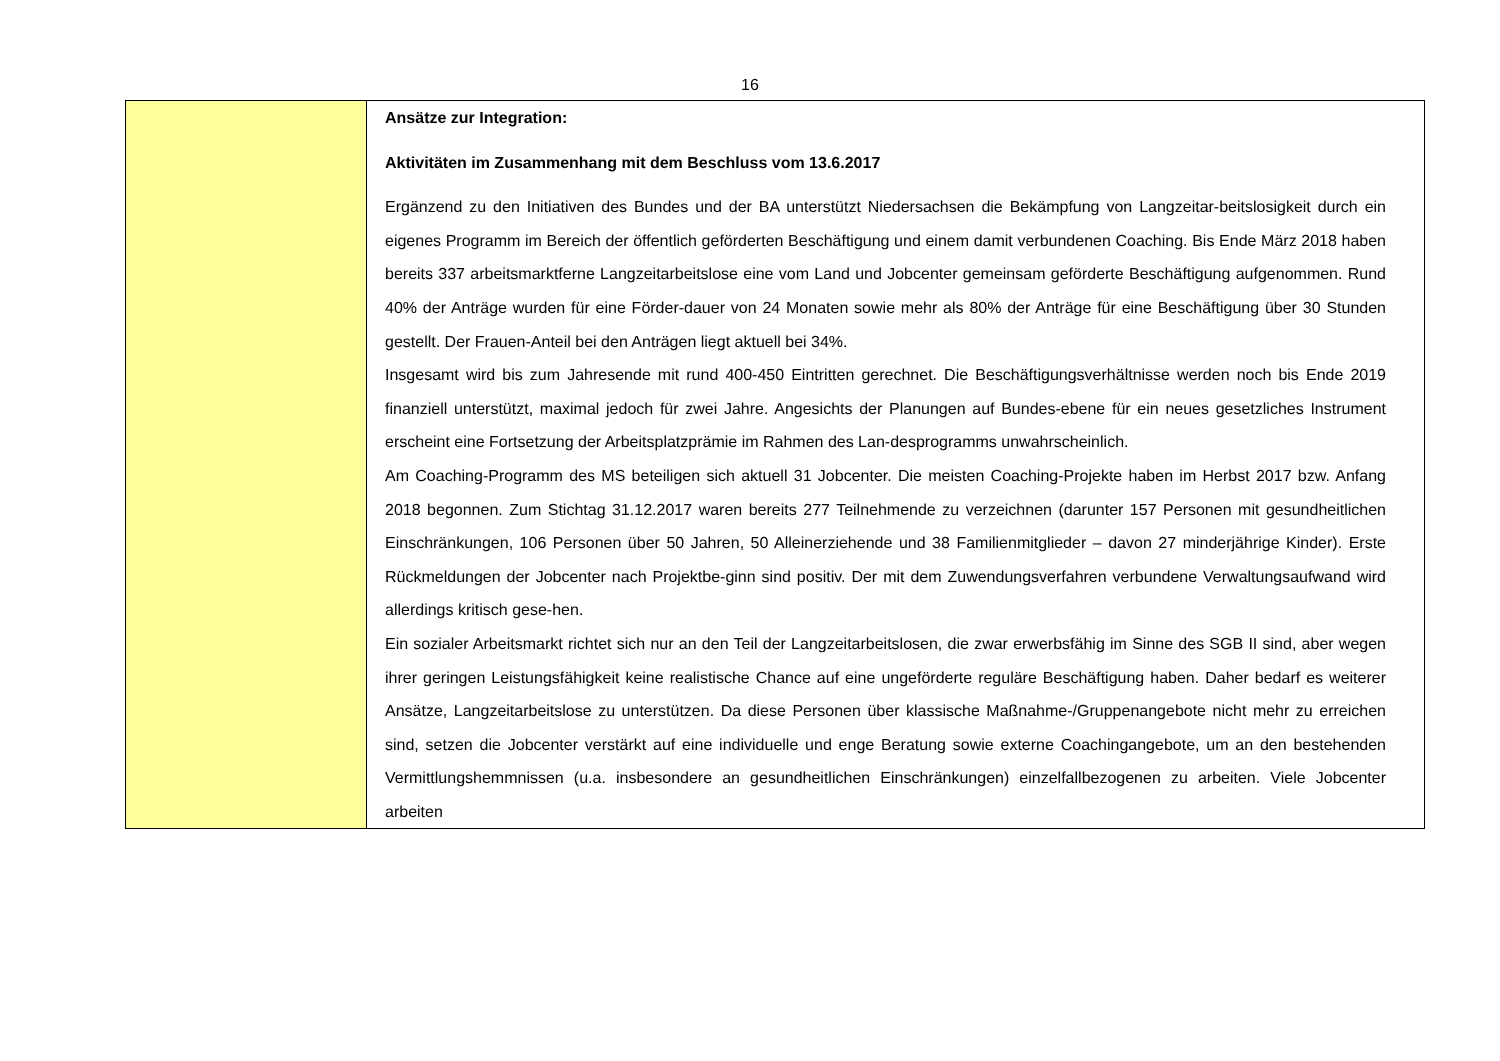16
| | Ansätze zur Integration: Aktivitäten im Zusammenhang mit dem Beschluss vom 13.6.2017 Ergänzend zu den Initiativen des Bundes und der BA unterstützt Niedersachsen die Bekämpfung von Langzeitar-beitslosigkeit durch ein eigenes Programm im Bereich der öffentlich geförderten Beschäftigung und einem damit verbundenen Coaching. Bis Ende März 2018 haben bereits 337 arbeitsmarktferne Langzeitarbeitslose eine vom Land und Jobcenter gemeinsam geförderte Beschäftigung aufgenommen. Rund 40% der Anträge wurden für eine Förder-dauer von 24 Monaten sowie mehr als 80% der Anträge für eine Beschäftigung über 30 Stunden gestellt. Der Frauen-Anteil bei den Anträgen liegt aktuell bei 34%. Insgesamt wird bis zum Jahresende mit rund 400-450 Eintritten gerechnet. Die Beschäftigungsverhältnisse werden noch bis Ende 2019 finanziell unterstützt, maximal jedoch für zwei Jahre. Angesichts der Planungen auf Bundes-ebene für ein neues gesetzliches Instrument erscheint eine Fortsetzung der Arbeitsplatzprämie im Rahmen des Lan-desprogramms unwahrscheinlich. Am Coaching-Programm des MS beteiligen sich aktuell 31 Jobcenter. Die meisten Coaching-Projekte haben im Herbst 2017 bzw. Anfang 2018 begonnen. Zum Stichtag 31.12.2017 waren bereits 277 Teilnehmende zu verzeichnen (darunter 157 Personen mit gesundheitlichen Einschränkungen, 106 Personen über 50 Jahren, 50 Alleinerziehende und 38 Familienmitglieder – davon 27 minderjährige Kinder). Erste Rückmeldungen der Jobcenter nach Projektbe-ginn sind positiv. Der mit dem Zuwendungsverfahren verbundene Verwaltungsaufwand wird allerdings kritisch gese-hen. Ein sozialer Arbeitsmarkt richtet sich nur an den Teil der Langzeitarbeitslosen, die zwar erwerbsfähig im Sinne des SGB II sind, aber wegen ihrer geringen Leistungsfähigkeit keine realistische Chance auf eine ungeförderte reguläre Beschäftigung haben. Daher bedarf es weiterer Ansätze, Langzeitarbeitslose zu unterstützen. Da diese Personen über klassische Maßnahme-/Gruppenangebote nicht mehr zu erreichen sind, setzen die Jobcenter verstärkt auf eine individuelle und enge Beratung sowie externe Coachingangebote, um an den bestehenden Vermittlungshemmnissen (u.a. insbesondere an gesundheitlichen Einschränkungen) einzelfallbezogenen zu arbeiten. Viele Jobcenter arbeiten |